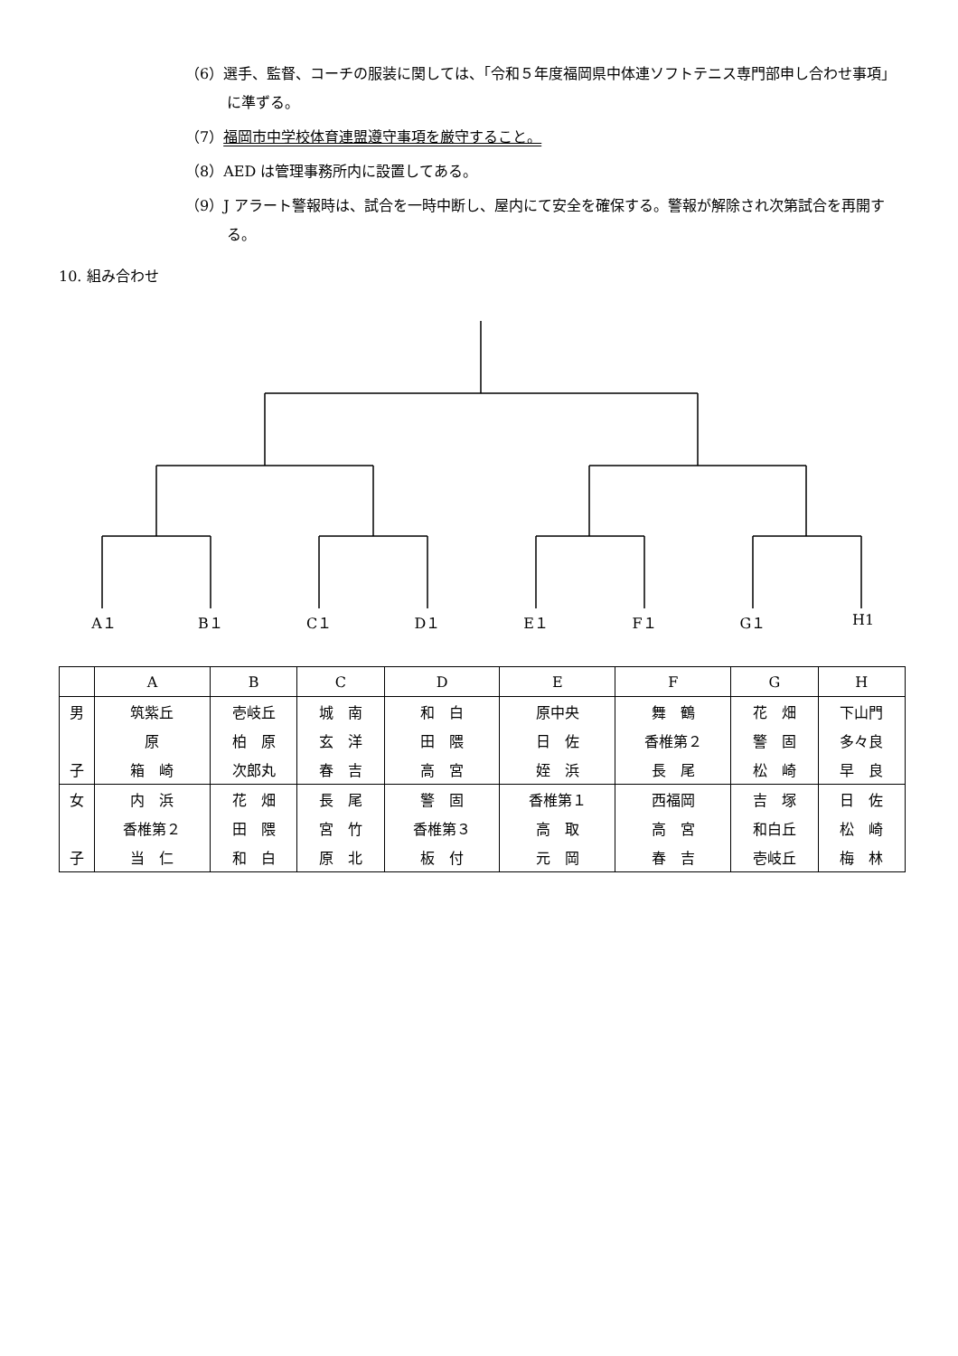（6）選手、監督、コーチの服装に関しては、「令和５年度福岡県中体連ソフトテニス専門部申し合わせ事項」に準ずる。
（7）福岡市中学校体育連盟遵守事項を厳守すること。
（8）AED は管理事務所内に設置してある。
（9）J アラート警報時は、試合を一時中断し、屋内にて安全を確保する。警報が解除され次第試合を再開する。
10. 組み合わせ
A１ B１ C１ D１ E１ F１ G１ H1
| | A | B | C | D | E | F | G | H |
| --- | --- | --- | --- | --- | --- | --- | --- | --- |
| 男 | 筑紫丘 | 壱岐丘 | 城 南 | 和 白 | 原中央 | 舞 鶴 | 花 畑 | 下山門 |
| | 原 | 柏 原 | 玄 洋 | 田 隈 | 日 佐 | 香椎第２ | 警 固 | 多々良 |
| 子 | 箱 崎 | 次郎丸 | 春 吉 | 高 宮 | 姪 浜 | 長 尾 | 松 崎 | 早 良 |
| 女 | 内 浜 | 花 畑 | 長 尾 | 警 固 | 香椎第１ | 西福岡 | 吉 塚 | 日 佐 |
| | 香椎第２ | 田 隈 | 宮 竹 | 香椎第３ | 高 取 | 高 宮 | 和白丘 | 松 崎 |
| 子 | 当 仁 | 和 白 | 原 北 | 板 付 | 元 岡 | 春 吉 | 壱岐丘 | 梅 林 |